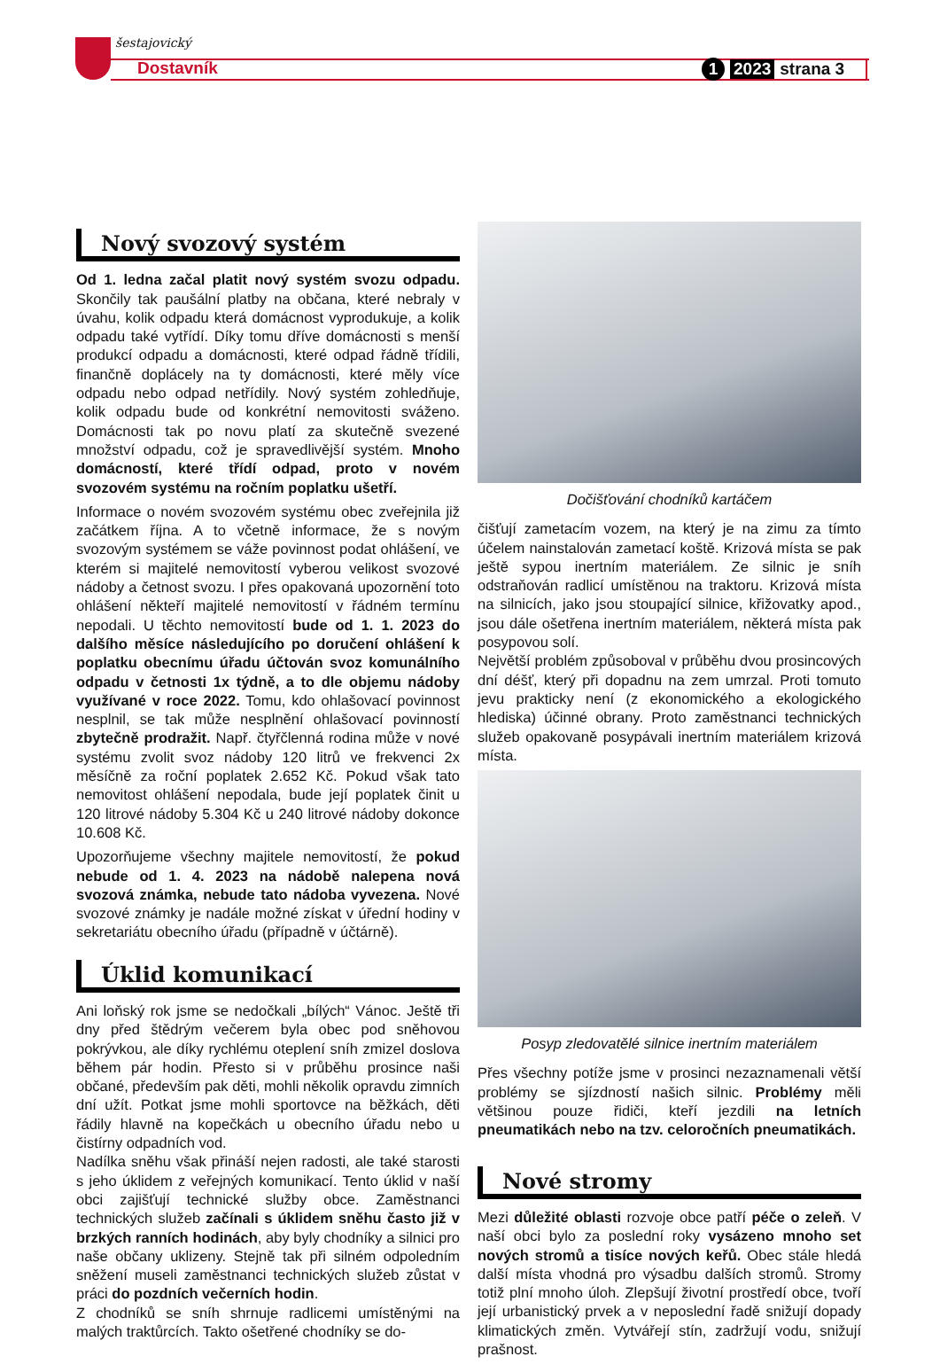šestajovický
Dostavník 1 2023 strana 3
Nový svozový systém
Od 1. ledna začal platit nový systém svozu odpadu. Skončily tak paušální platby na občana, které nebraly v úvahu, kolik odpadu která domácnost vyprodukuje, a kolik odpadu také vytřídí. Díky tomu dříve domácnosti s menší produkcí odpadu a domácnosti, které odpad řádně třídili, finančně doplácely na ty domácnosti, které měly více odpadu nebo odpad netřídily. Nový systém zohledňuje, kolik odpadu bude od konkrétní nemovitosti sváženo. Domácnosti tak po novu platí za skutečně svezené množství odpadu, což je spravedlivější systém. Mnoho domácností, které třídí odpad, proto v novém svozovém systému na ročním poplatku ušetří.
Informace o novém svozovém systému obec zveřejnila již začátkem října. A to včetně informace, že s novým svozovým systémem se váže povinnost podat ohlášení, ve kterém si majitelé nemovitostí vyberou velikost svozové nádoby a četnost svozu. I přes opakovaná upozornění toto ohlášení někteří majitelé nemovitostí v řádném termínu nepodali. U těchto nemovitostí bude od 1. 1. 2023 do dalšího měsíce následujícího po doručení ohlášení k poplatku obecnímu úřadu účtován svoz komunálního odpadu v četnosti 1x týdně, a to dle objemu nádoby využívané v roce 2022. Tomu, kdo ohlašovací povinnost nesplnil, se tak může nesplnění ohlašovací povinností zbytečně prodražit. Např. čtyřčlenná rodina může v nové systému zvolit svoz nádoby 120 litrů ve frekvenci 2x měsíčně za roční poplatek 2.652 Kč. Pokud však tato nemovitost ohlášení nepodala, bude její poplatek činit u 120 litrové nádoby 5.304 Kč u 240 litrové nádoby dokonce 10.608 Kč.
Upozorňujeme všechny majitele nemovitostí, že pokud nebude od 1. 4. 2023 na nádobě nalepena nová svozová známka, nebude tato nádoba vyvezena. Nové svozové známky je nadále možné získat v úřední hodiny v sekretariátu obecního úřadu (případně v účtárně).
Úklid komunikací
Ani loňský rok jsme se nedočkali „bílých“ Vánoc. Ještě tři dny před štědrým večerem byla obec pod sněhovou pokrývkou, ale díky rychlému oteplení sníh zmizel doslova během pár hodin. Přesto si v průběhu prosince naši občané, především pak děti, mohli několik opravdu zimních dní užít. Potkat jsme mohli sportovce na běžkách, děti řádily hlavně na kopečkách u obecního úřadu nebo u čistírny odpadních vod.
Nadílka sněhu však přináší nejen radosti, ale také starosti s jeho úklidem z veřejných komunikací. Tento úklid v naší obci zajišťují technické služby obce. Zaměstnanci technických služeb začínali s úklidem sněhu často již v brzkých ranních hodinách, aby byly chodníky a silnici pro naše občany uklizeny. Stejně tak při silném odpoledním sněžení museli zaměstnanci technických služeb zůstat v práci do pozdních večerních hodin.
Z chodníků se sníh shrnuje radlicemi umístěnými na malých traktůrcích. Takto ošetřené chodníky se do-
Dočišťování chodníků kartáčem
čišťují zametacím vozem, na který je na zimu za tímto účelem nainstalován zametací koště. Krizová místa se pak ještě sypou inertním materiálem. Ze silnic je sníh odstraňován radlicí umístěnou na traktoru. Krizová místa na silnicích, jako jsou stoupající silnice, křižovatky apod., jsou dále ošetřena inertním materiálem, některá místa pak posypovou solí.
Největší problém způsoboval v průběhu dvou prosincových dní déšť, který při dopadnu na zem umrzal. Proti tomuto jevu prakticky není (z ekonomického a ekologického hlediska) účinné obrany. Proto zaměstnanci technických služeb opakovaně posypávali inertním materiálem krizová místa.
Posyp zledovatělé silnice inertním materiálem
Přes všechny potíže jsme v prosinci nezaznamenali větší problémy se sjízdností našich silnic. Problémy měli většinou pouze řidiči, kteří jezdili na letních pneumatikách nebo na tzv. celoročních pneumatikách.
Nové stromy
Mezi důležité oblasti rozvoje obce patří péče o zeleň. V naší obci bylo za poslední roky vysázeno mnoho set nových stromů a tisíce nových keřů. Obec stále hledá další místa vhodná pro výsadbu dalších stromů. Stromy totiž plní mnoho úloh. Zlepšují životní prostředí obce, tvoří její urbanistický prvek a v neposlední řadě snižují dopady klimatických změn. Vytvářejí stín, zadržují vodu, snižují prašnost.